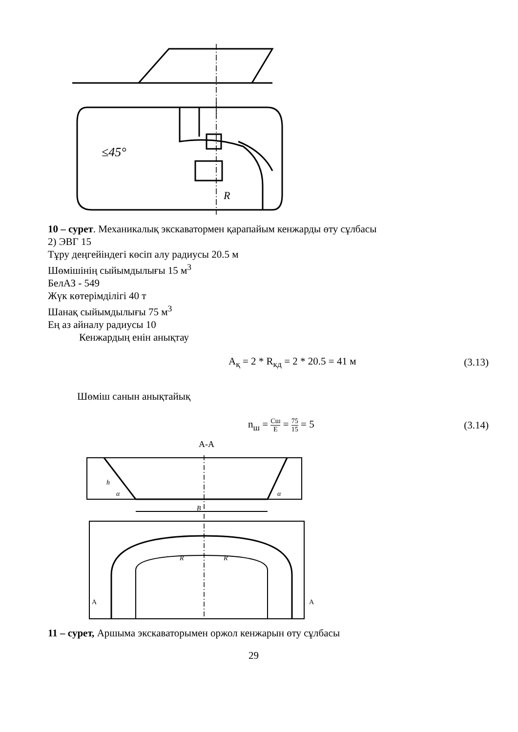≤45°
R
10 – сурет. Механикалық экскаватормен қарапайым кенжарды өту сұлбасы
2) ЭВГ 15
Тұру деңгейіндегі көсіп алу радиусы 20.5 м
Шөмішінің сыйымдылығы 15 м<sup>3</sup>
БелАЗ - 549
Жүк көтерімділігі 40 т
Шанақ сыйымдылығы 75 м<sup>3</sup>
Ең аз айналу радиусы 10
Кенжардың енін анықтау
A<sub>қ</sub> = 2 * R<sub>кд</sub> = 2 * 20.5 = 41 м (3.13)
Шөміш санын анықтайық
n<sub>ш</sub> = Cш E = 75 15 = 5 (3.14)
A-A
h
α
α
B
A
A
R
R
11 – сурет, Аршыма экскаваторымен оржол кенжарын өту сұлбасы
29